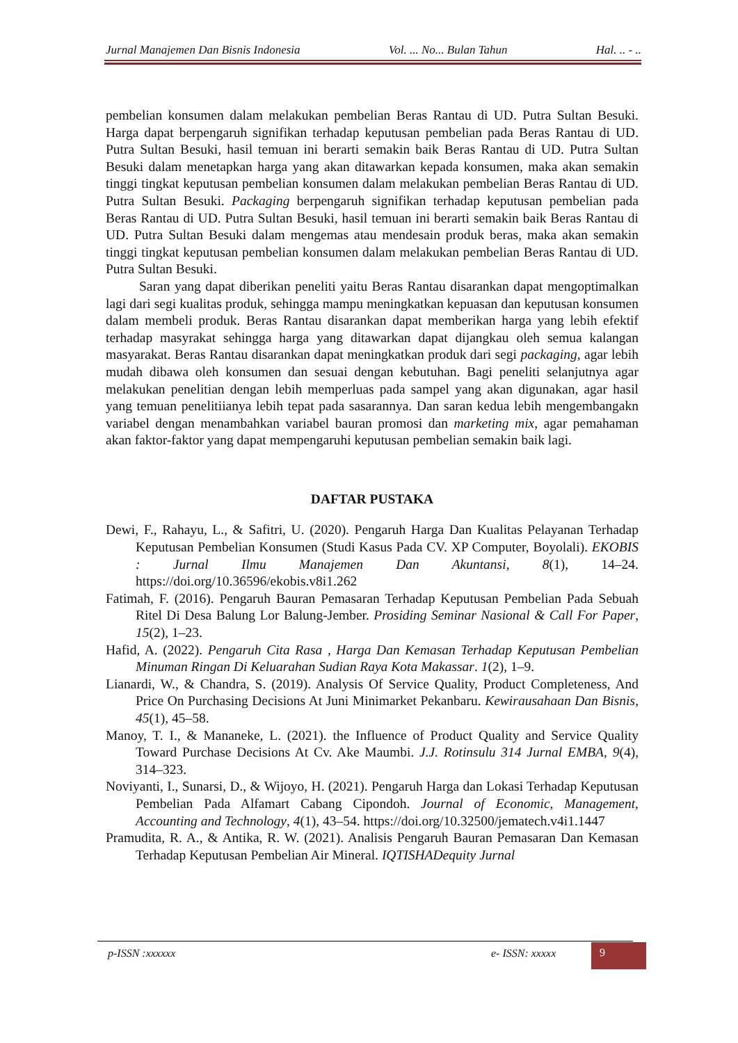Jurnal Manajemen Dan Bisnis Indonesia Vol. ... No... Bulan Tahun Hal. .. - ..
pembelian konsumen dalam melakukan pembelian Beras Rantau di UD. Putra Sultan Besuki. Harga dapat berpengaruh signifikan terhadap keputusan pembelian pada Beras Rantau di UD. Putra Sultan Besuki, hasil temuan ini berarti semakin baik Beras Rantau di UD. Putra Sultan Besuki dalam menetapkan harga yang akan ditawarkan kepada konsumen, maka akan semakin tinggi tingkat keputusan pembelian konsumen dalam melakukan pembelian Beras Rantau di UD. Putra Sultan Besuki. Packaging berpengaruh signifikan terhadap keputusan pembelian pada Beras Rantau di UD. Putra Sultan Besuki, hasil temuan ini berarti semakin baik Beras Rantau di UD. Putra Sultan Besuki dalam mengemas atau mendesain produk beras, maka akan semakin tinggi tingkat keputusan pembelian konsumen dalam melakukan pembelian Beras Rantau di UD. Putra Sultan Besuki.
Saran yang dapat diberikan peneliti yaitu Beras Rantau disarankan dapat mengoptimalkan lagi dari segi kualitas produk, sehingga mampu meningkatkan kepuasan dan keputusan konsumen dalam membeli produk. Beras Rantau disarankan dapat memberikan harga yang lebih efektif terhadap masyrakat sehingga harga yang ditawarkan dapat dijangkau oleh semua kalangan masyarakat. Beras Rantau disarankan dapat meningkatkan produk dari segi packaging, agar lebih mudah dibawa oleh konsumen dan sesuai dengan kebutuhan. Bagi peneliti selanjutnya agar melakukan penelitian dengan lebih memperluas pada sampel yang akan digunakan, agar hasil yang temuan penelitiianya lebih tepat pada sasarannya. Dan saran kedua lebih mengembangakn variabel dengan menambahkan variabel bauran promosi dan marketing mix, agar pemahaman akan faktor-faktor yang dapat mempengaruhi keputusan pembelian semakin baik lagi.
DAFTAR PUSTAKA
Dewi, F., Rahayu, L., & Safitri, U. (2020). Pengaruh Harga Dan Kualitas Pelayanan Terhadap Keputusan Pembelian Konsumen (Studi Kasus Pada CV. XP Computer, Boyolali). EKOBIS : Jurnal Ilmu Manajemen Dan Akuntansi, 8(1), 14–24. https://doi.org/10.36596/ekobis.v8i1.262
Fatimah, F. (2016). Pengaruh Bauran Pemasaran Terhadap Keputusan Pembelian Pada Sebuah Ritel Di Desa Balung Lor Balung-Jember. Prosiding Seminar Nasional & Call For Paper, 15(2), 1–23.
Hafid, A. (2022). Pengaruh Cita Rasa , Harga Dan Kemasan Terhadap Keputusan Pembelian Minuman Ringan Di Keluarahan Sudian Raya Kota Makassar. 1(2), 1–9.
Lianardi, W., & Chandra, S. (2019). Analysis Of Service Quality, Product Completeness, And Price On Purchasing Decisions At Juni Minimarket Pekanbaru. Kewirausahaan Dan Bisnis, 45(1), 45–58.
Manoy, T. I., & Mananeke, L. (2021). the Influence of Product Quality and Service Quality Toward Purchase Decisions At Cv. Ake Maumbi. J.J. Rotinsulu 314 Jurnal EMBA, 9(4), 314–323.
Noviyanti, I., Sunarsi, D., & Wijoyo, H. (2021). Pengaruh Harga dan Lokasi Terhadap Keputusan Pembelian Pada Alfamart Cabang Cipondoh. Journal of Economic, Management, Accounting and Technology, 4(1), 43–54. https://doi.org/10.32500/jematech.v4i1.1447
Pramudita, R. A., & Antika, R. W. (2021). Analisis Pengaruh Bauran Pemasaran Dan Kemasan Terhadap Keputusan Pembelian Air Mineral. IQTISHADequity Jurnal
p-ISSN :xxxxxx e- ISSN: xxxxx 9